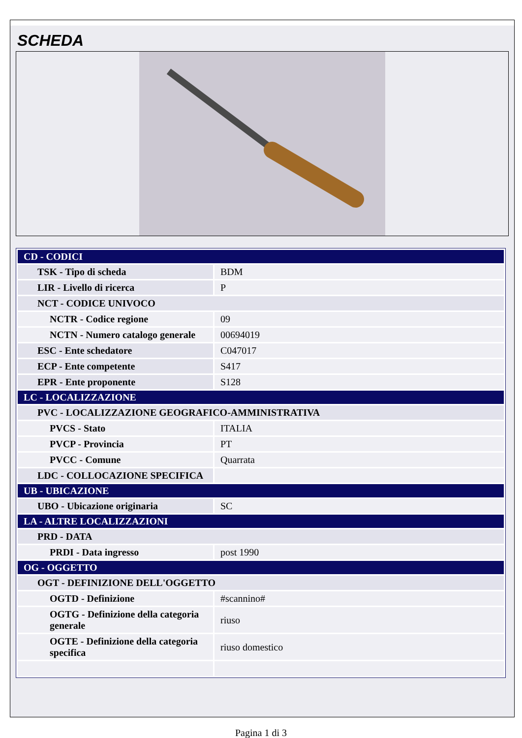SCHEDA
| CD - CODICI | |
| TSK - Tipo di scheda | BDM |
| LIR - Livello di ricerca | P |
| NCT - CODICE UNIVOCO | |
| NCTR - Codice regione | 09 |
| NCTN - Numero catalogo generale | 00694019 |
| ESC - Ente schedatore | C047017 |
| ECP - Ente competente | S417 |
| EPR - Ente proponente | S128 |
| LC - LOCALIZZAZIONE | |
| PVC - LOCALIZZAZIONE GEOGRAFICO-AMMINISTRATIVA | |
| PVCS - Stato | ITALIA |
| PVCP - Provincia | PT |
| PVCC - Comune | Quarrata |
| LDC - COLLOCAZIONE SPECIFICA | |
| UB - UBICAZIONE | |
| UBO - Ubicazione originaria | SC |
| LA - ALTRE LOCALIZZAZIONI | |
| PRD - DATA | |
| PRDI - Data ingresso | post 1990 |
| OG - OGGETTO | |
| OGT - DEFINIZIONE DELL'OGGETTO | |
| OGTD - Definizione | #scannino# |
| OGTG - Definizione della categoria generale | riuso |
| OGTE - Definizione della categoria specifica | riuso domestico |
Pagina 1 di 3